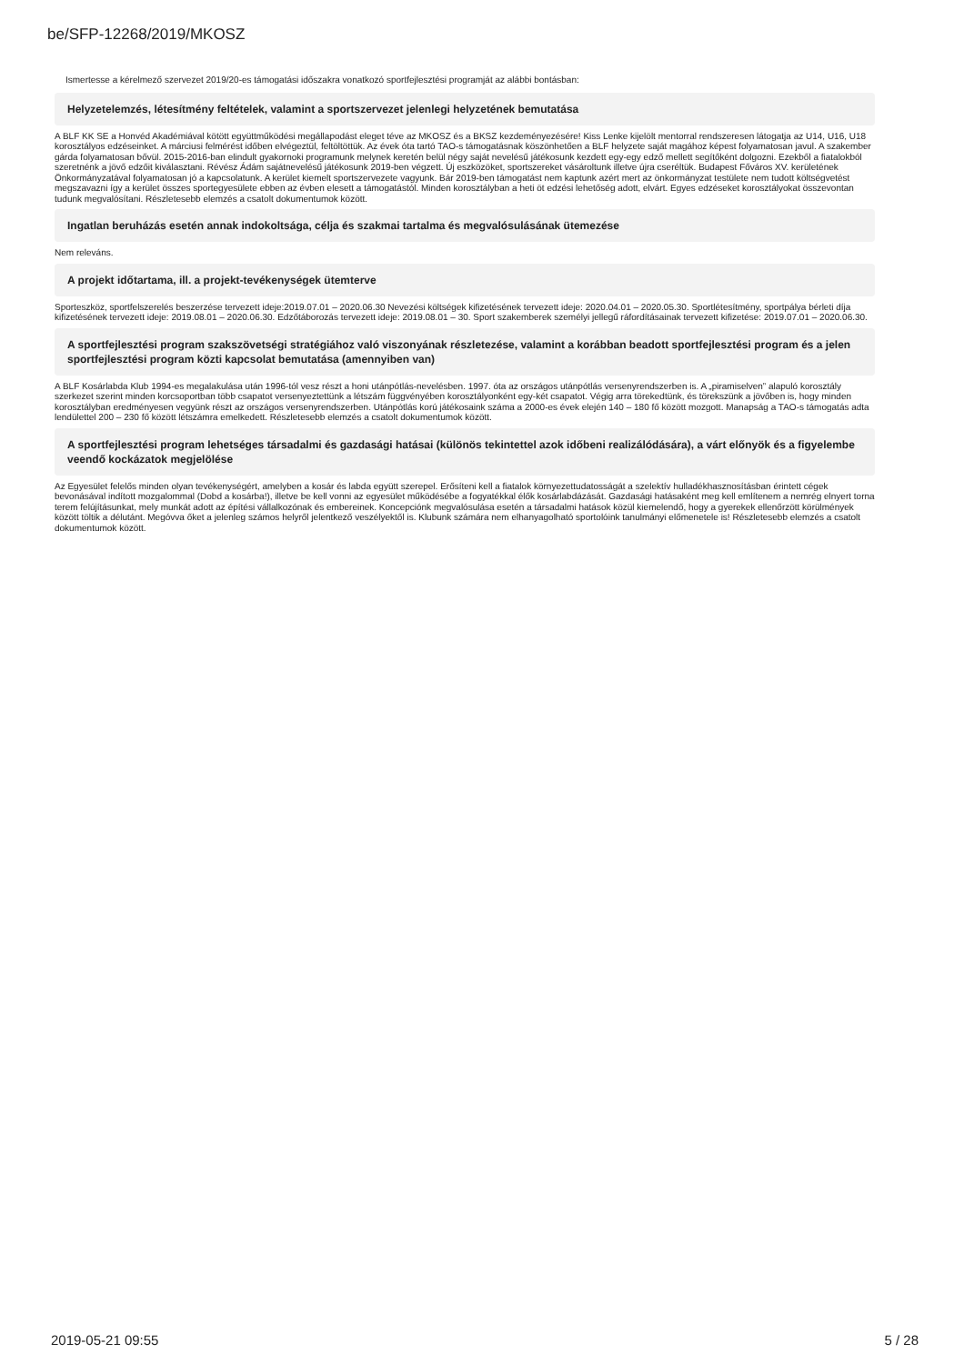be/SFP-12268/2019/MKOSZ
Ismertesse a kérelmező szervezet 2019/20-es támogatási időszakra vonatkozó sportfejlesztési programját az alábbi bontásban:
Helyzetelemzés, létesítmény feltételek, valamint a sportszervezet jelenlegi helyzetének bemutatása
A BLF KK SE a Honvéd Akadémiával kötött együttműködési megállapodást eleget téve az MKOSZ és a BKSZ kezdeményezésére! Kiss Lenke kijelölt mentorral rendszeresen látogatja az U14, U16, U18 korosztályos edzéseinket. A márciusi felmérést időben elvégeztül, feltöltöttük. Az évek óta tartó TAO-s támogatásnak köszönhetően a BLF helyzete saját magához képest folyamatosan javul. A szakember gárda folyamatosan bővül. 2015-2016-ban elindult gyakornoki programunk melynek keretén belül négy saját nevelésű játékosunk kezdett egy-egy edző mellett segítőként dolgozni. Ezekből a fiatalokból szeretnénk a jövő edzőit kiválasztani. Révész Ádám sajátnevelésű játékosunk 2019-ben végzett. Új eszközöket, sportszereket vásároltunk illetve újra cseréltük. Budapest Főváros XV. kerületének Önkormányzatával folyamatosan jó a kapcsolatunk. A kerület kiemelt sportszervezete vagyunk. Bár 2019-ben támogatást nem kaptunk azért mert az önkormányzat testülete nem tudott költségvetést megszavazni így a kerület összes sportegyesülete ebben az évben elesett a támogatástól. Minden korosztályban a heti öt edzési lehetőség adott, elvárt. Egyes edzéseket korosztályokat összevontan tudunk megvalósítani. Részletesebb elemzés a csatolt dokumentumok között.
Ingatlan beruházás esetén annak indokoltsága, célja és szakmai tartalma és megvalósulásának ütemezése
Nem releváns.
A projekt időtartama, ill. a projekt-tevékenységek ütemterve
Sporteszköz, sportfelszerelés beszerzése tervezett ideje:2019.07.01 – 2020.06.30 Nevezési költségek kifizetésének tervezett ideje: 2020.04.01 – 2020.05.30. Sportlétesítmény, sportpálya bérleti díja kifizetésének tervezett ideje: 2019.08.01 – 2020.06.30. Edzőtáborozás tervezett ideje: 2019.08.01 – 30. Sport szakemberek személyi jellegű ráfordításainak tervezett kifizetése: 2019.07.01 – 2020.06.30.
A sportfejlesztési program szakszövetségi stratégiához való viszonyának részletezése, valamint a korábban beadott sportfejlesztési program és a jelen sportfejlesztési program közti kapcsolat bemutatása (amennyiben van)
A BLF Kosárlabda Klub 1994-es megalakulása után 1996-tól vesz részt a honi utánpótlás-nevelésben. 1997. óta az országos utánpótlás versenyrendszerben is. A „piramiselven” alapuló korosztály szerkezet szerint minden korcsoportban több csapatot versenyeztettünk a létszám függvényében korosztályonként egy-két csapatot. Végig arra törekedtünk, és törekszünk a jövőben is, hogy minden korosztályban eredményesen vegyünk részt az országos versenyrendszerben. Utánpótlás korú játékosaink száma a 2000-es évek elején 140 – 180 fő között mozgott. Manapság a TAO-s támogatás adta lendülettel 200 – 230 fő között létszámra emelkedett. Részletesebb elemzés a csatolt dokumentumok között.
A sportfejlesztési program lehetséges társadalmi és gazdasági hatásai (különös tekintettel azok időbeni realizálódására), a várt előnyök és a figyelembe veendő kockázatok megjelölése
Az Egyesület felelős minden olyan tevékenységért, amelyben a kosár és labda együtt szerepel. Erősíteni kell a fiatalok környezettudatosságát a szelektív hulladékhasznosításban érintett cégek bevonásával indított mozgalommal (Dobd a kosárba!), illetve be kell vonni az egyesület működésébe a fogyatékkal élők kosárlabdázását. Gazdasági hatásaként meg kell említenem a nemrég elnyert torna terem felújításunkat, mely munkát adott az építési vállalkozónak és embereinek. Koncepciónk megvalósulása esetén a társadalmi hatások közül kiemelendő, hogy a gyerekek ellenőrzött körülmények között töltik a délutánt. Megóvva őket a jelenleg számos helyről jelentkező veszélyektől is. Klubunk számára nem elhanyagolható sportolóink tanulmányi előmenetele is! Részletesebb elemzés a csatolt dokumentumok között.
2019-05-21 09:55 5 / 28